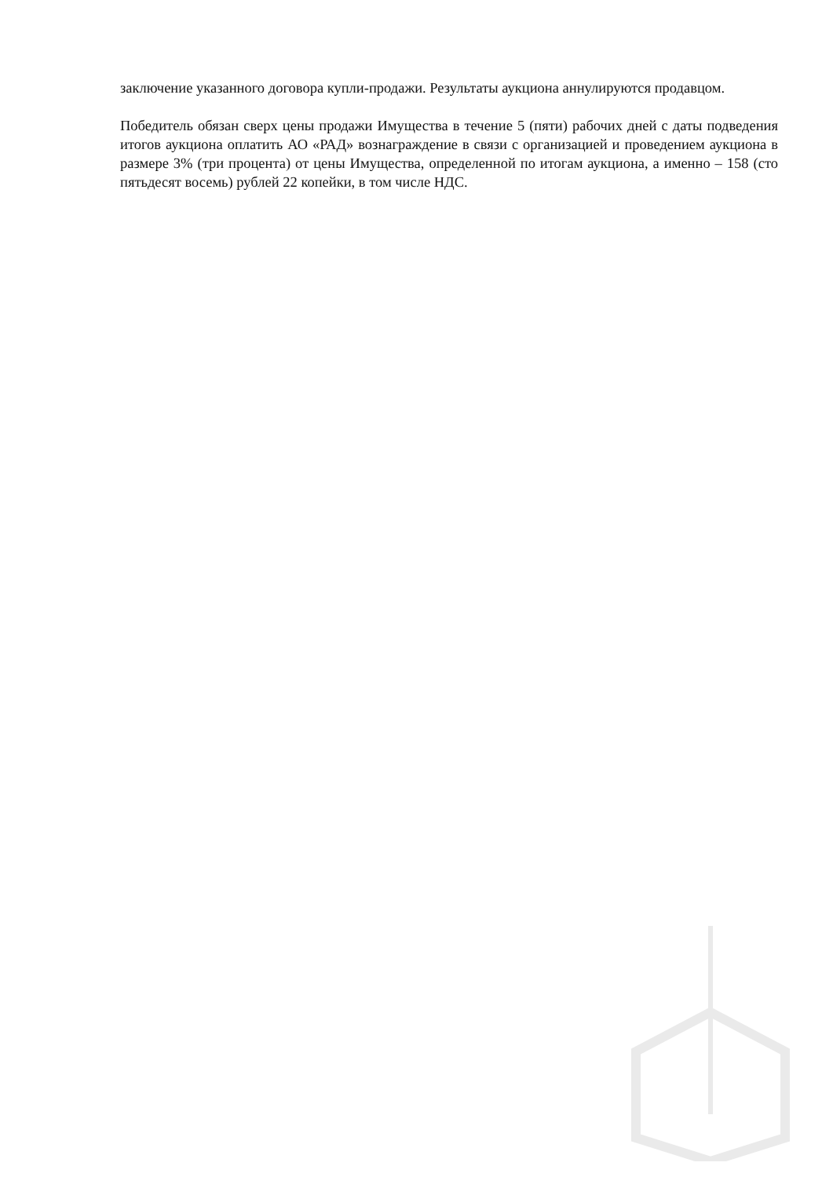заключение указанного договора купли-продажи. Результаты аукциона аннулируются продавцом.
Победитель обязан сверх цены продажи Имущества в течение 5 (пяти) рабочих дней с даты подведения итогов аукциона оплатить АО «РАД» вознаграждение в связи с организацией и проведением аукциона в размере 3% (три процента) от цены Имущества, определенной по итогам аукциона, а именно – 158 (сто пятьдесят восемь) рублей 22 копейки, в том числе НДС.